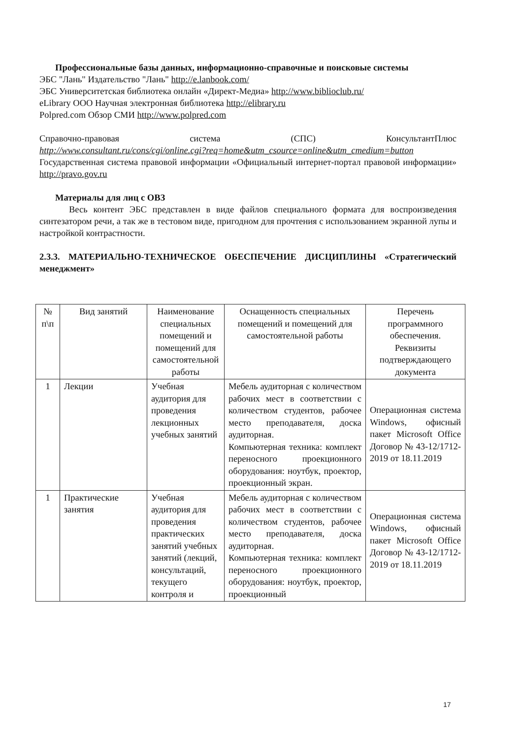Профессиональные базы данных, информационно-справочные и поисковые системы
ЭБС "Лань" Издательство "Лань" http://e.lanbook.com/
ЭБС Университетская библиотека онлайн «Директ-Медиа» http://www.biblioclub.ru/
eLibrary ООО Научная электронная библиотека http://elibrary.ru
Polpred.com Обзор СМИ http://www.polpred.com
Справочно-правовая система (СПС) КонсультантПлюс
http://www.consultant.ru/cons/cgi/online.cgi?req=home&utm_csource=online&utm_cmedium=button
Государственная система правовой информации «Официальный интернет-портал правовой информации» http://pravo.gov.ru
Материалы для лиц с ОВЗ
Весь контент ЭБС представлен в виде файлов специального формата для воспроизведения синтезатором речи, а так же в тестовом виде, пригодном для прочтения с использованием экранной лупы и настройкой контрастности.
2.3.3. МАТЕРИАЛЬНО-ТЕХНИЧЕСКОЕ ОБЕСПЕЧЕНИЕ ДИСЦИПЛИНЫ «Стратегический менеджмент»
| № п\п | Вид занятий | Наименование специальных помещений и помещений для самостоятельной работы | Оснащенность специальных помещений и помещений для самостоятельной работы | Перечень программного обеспечения. Реквизиты подтверждающего документа |
| --- | --- | --- | --- | --- |
| 1 | Лекции | Учебная аудитория для проведения лекционных учебных занятий | Мебель аудиторная с количеством рабочих мест в соответствии с количеством студентов, рабочее место преподавателя, доска аудиторная. Компьютерная техника: комплект переносного проекционного оборудования: ноутбук, проектор, проекционный экран. | Операционная система Windows, офисный пакет Microsoft Office Договор № 43-12/1712-2019 от 18.11.2019 |
| 1 | Практические занятия | Учебная аудитория для проведения практических занятий учебных занятий (лекций, консультаций, текущего контроля и | Мебель аудиторная с количеством рабочих мест в соответствии с количеством студентов, рабочее место преподавателя, доска аудиторная. Компьютерная техника: комплект переносного проекционного оборудования: ноутбук, проектор, проекционный | Операционная система Windows, офисный пакет Microsoft Office Договор № 43-12/1712-2019 от 18.11.2019 |
17